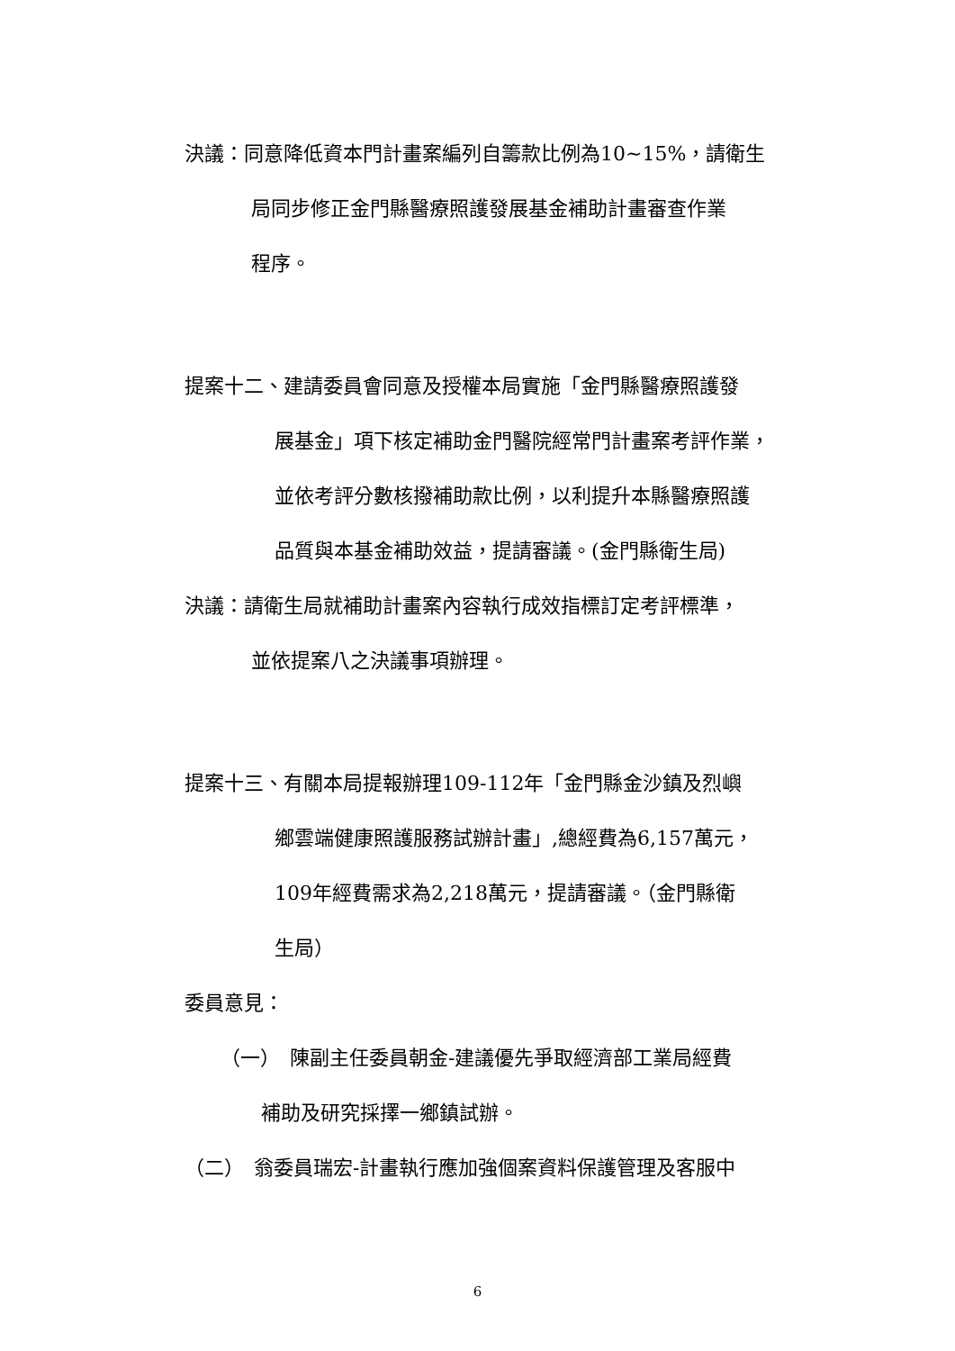決議：同意降低資本門計畫案編列自籌款比例為10~15%，請衛生
局同步修正金門縣醫療照護發展基金補助計畫審查作業
程序。
提案十二、建請委員會同意及授權本局實施「金門縣醫療照護發
展基金」項下核定補助金門醫院經常門計畫案考評作業，
並依考評分數核撥補助款比例，以利提升本縣醫療照護
品質與本基金補助效益，提請審議。(金門縣衛生局)
決議：請衛生局就補助計畫案內容執行成效指標訂定考評標準，
並依提案八之決議事項辦理。
提案十三、有關本局提報辦理109-112年「金門縣金沙鎮及烈嶼
鄉雲端健康照護服務試辦計畫」,總經費為6,157萬元，
109年經費需求為2,218萬元，提請審議。（金門縣衛
生局）
委員意見：
（一）　陳副主任委員朝金-建議優先爭取經濟部工業局經費
補助及研究採擇一鄉鎮試辦。
（二）　翁委員瑞宏-計畫執行應加強個案資料保護管理及客服中
6